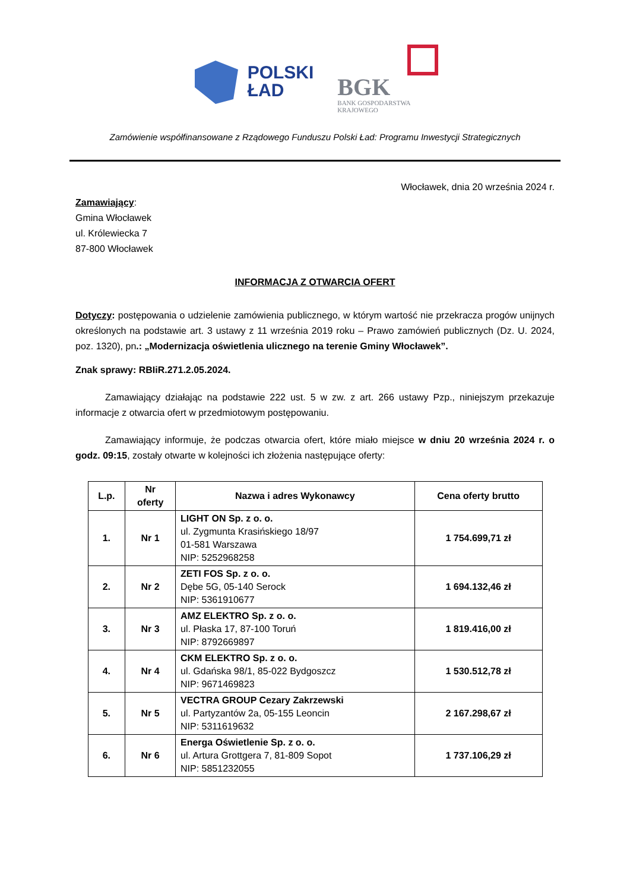POLSKI
ŁAD
BGK
BANK GOSPODARSTWA
KRAJOWEGO
Zamówienie współfinansowane z Rządowego Funduszu Polski Ład: Programu Inwestycji Strategicznych
Włocławek, dnia 20 września 2024 r.
Zamawiający:
Gmina Włocławek
ul. Królewiecka 7
87-800 Włocławek
INFORMACJA Z OTWARCIA OFERT
Dotyczy: postępowania o udzielenie zamówienia publicznego, w którym wartość nie przekracza progów unijnych określonych na podstawie art. 3 ustawy z 11 września 2019 roku – Prawo zamówień publicznych (Dz. U. 2024, poz. 1320), pn.: „Modernizacja oświetlenia ulicznego na terenie Gminy Włocławek”.
Znak sprawy: RBIiR.271.2.05.2024.
Zamawiający działając na podstawie 222 ust. 5 w zw. z art. 266 ustawy Pzp., niniejszym przekazuje informacje z otwarcia ofert w przedmiotowym postępowaniu.
Zamawiający informuje, że podczas otwarcia ofert, które miało miejsce w dniu 20 września 2024 r. o godz. 09:15, zostały otwarte w kolejności ich złożenia następujące oferty:
| L.p. | Nr oferty | Nazwa i adres Wykonawcy | Cena oferty brutto |
| --- | --- | --- | --- |
| 1. | Nr 1 | LIGHT ON Sp. z o. o. ul. Zygmunta Krasińskiego 18/97 01-581 Warszawa NIP: 5252968258 | 1 754.699,71 zł |
| 2. | Nr 2 | ZETI FOS Sp. z o. o. Dębe 5G, 05-140 Serock NIP: 5361910677 | 1 694.132,46 zł |
| 3. | Nr 3 | AMZ ELEKTRO Sp. z o. o. ul. Płaska 17, 87-100 Toruń NIP: 8792669897 | 1 819.416,00 zł |
| 4. | Nr 4 | CKM ELEKTRO Sp. z o. o. ul. Gdańska 98/1, 85-022 Bydgoszcz NIP: 9671469823 | 1 530.512,78 zł |
| 5. | Nr 5 | VECTRA GROUP Cezary Zakrzewski ul. Partyzantów 2a, 05-155 Leoncin NIP: 5311619632 | 2 167.298,67 zł |
| 6. | Nr 6 | Energa Oświetlenie Sp. z o. o. ul. Artura Grottgera 7, 81-809 Sopot NIP: 5851232055 | 1 737.106,29 zł |